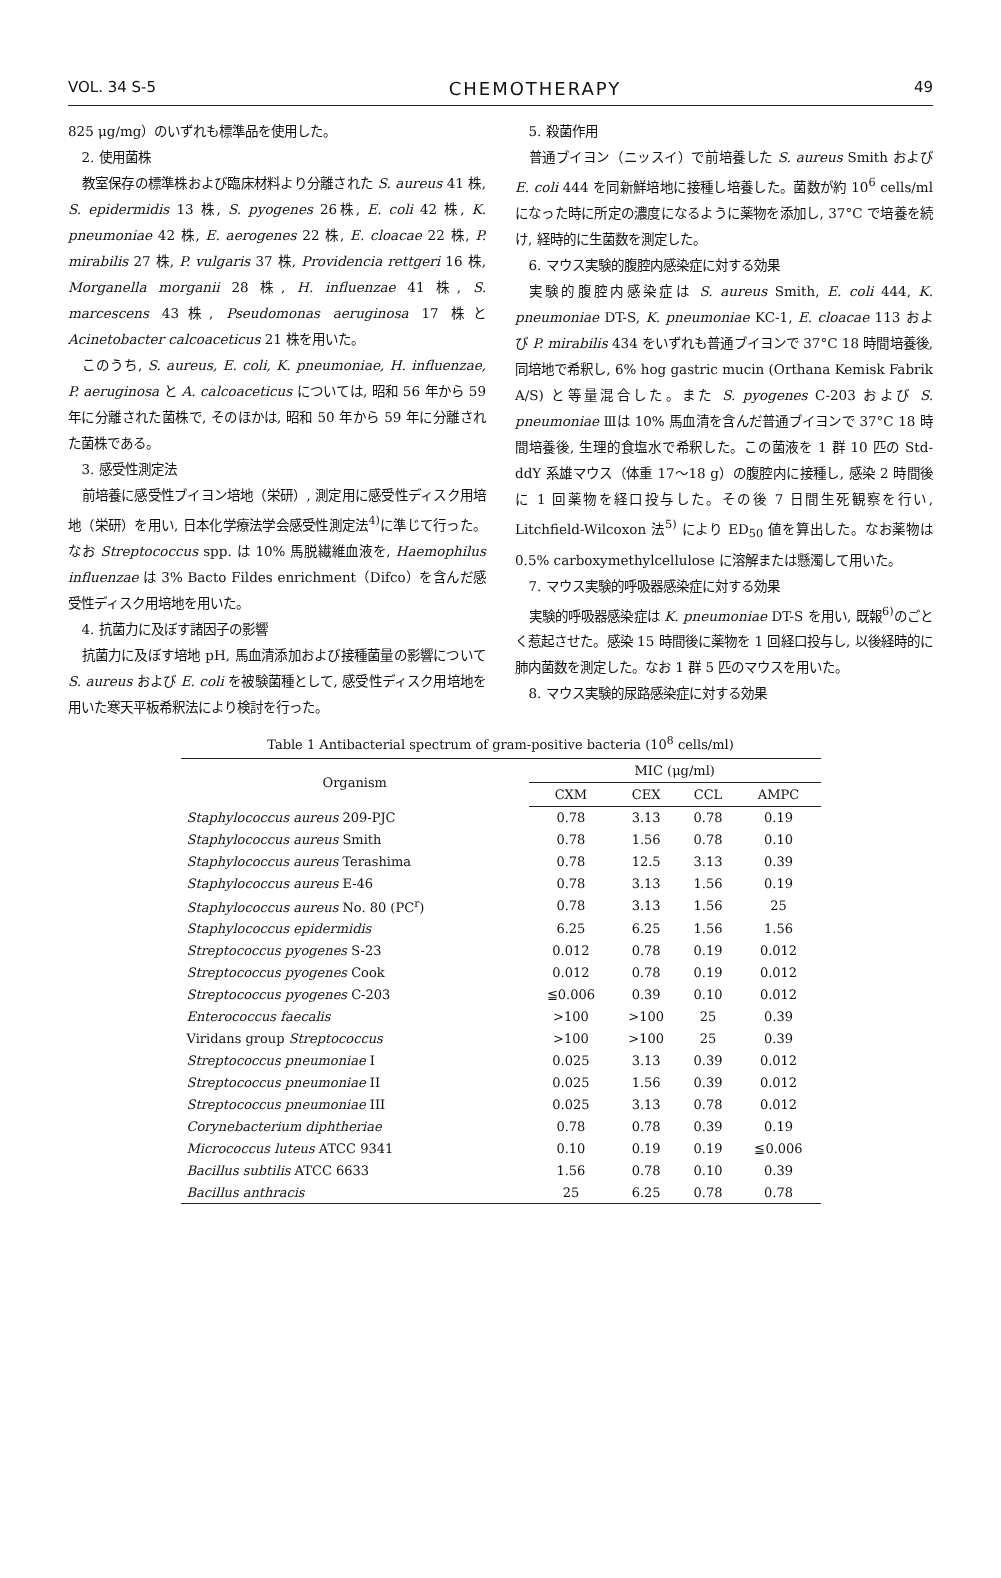VOL. 34 S-5 CHEMOTHERAPY 49
825 μg/mg）のいずれも標準品を使用した。
2. 使用菌株
教室保存の標準株および臨床材料より分離された S. aureus 41 株, S. epidermidis 13 株, S. pyogenes 26株, E. coli 42 株, K. pneumoniae 42 株, E. aerogenes 22 株, E. cloacae 22 株, P. mirabilis 27 株, P. vulgaris 37 株, Providencia rettgeri 16 株, Morganella morganii 28 株, H. influenzae 41 株, S. marcescens 43株, Pseudomonas aeruginosa 17 株と Acinetobacter calcoaceticus 21 株を用いた。
このうち, S. aureus, E. coli, K. pneumoniae, H. influenzae, P. aeruginosa と A. calcoaceticus については, 昭和 56 年から 59 年に分離された菌株で, そのほかは, 昭和 50 年から 59 年に分離された菌株である。
3. 感受性測定法
前培養に感受性ブイヨン培地（栄研）, 測定用に感受性ディスク用培地（栄研）を用い, 日本化学療法学会感受性測定法<sup>4)</sup>に準じて行った。なお Streptococcus spp. は 10% 馬脱繊維血液を, Haemophilus influenzae は 3% Bacto Fildes enrichment（Difco）を含んだ感受性ディスク用培地を用いた。
4. 抗菌力に及ぼす諸因子の影響
抗菌力に及ぼす培地 pH, 馬血清添加および接種菌量の影響について S. aureus および E. coli を被験菌種として, 感受性ディスク用培地を用いた寒天平板希釈法により検討を行った。
5. 殺菌作用
普通ブイヨン（ニッスイ）で前培養した S. aureus Smith および E. coli 444 を同新鮮培地に接種し培養した。菌数が約 10<sup>6</sup> cells/ml になった時に所定の濃度になるように薬物を添加し, 37°C で培養を続け, 経時的に生菌数を測定した。
6. マウス実験的腹腔内感染症に対する効果
実験的腹腔内感染症は S. aureus Smith, E. coli 444, K. pneumoniae DT-S, K. pneumoniae KC-1, E. cloacae 113 および P. mirabilis 434 をいずれも普通ブイヨンで 37°C 18 時間培養後, 同培地で希釈し, 6% hog gastric mucin (Orthana Kemisk Fabrik A/S) と等量混合した。また S. pyogenes C-203 および S. pneumoniae Ⅲは 10% 馬血清を含んだ普通ブイヨンで 37°C 18 時間培養後, 生理的食塩水で希釈した。この菌液を 1 群 10 匹の Std-ddY 系雄マウス（体重 17〜18 g）の腹腔内に接種し, 感染 2 時間後に 1 回薬物を経口投与した。その後 7 日間生死観察を行い, Litchfield-Wilcoxon 法<sup>5)</sup> により ED<sub>50</sub> 値を算出した。なお薬物は 0.5% carboxymethylcellulose に溶解または懸濁して用いた。
7. マウス実験的呼吸器感染症に対する効果
実験的呼吸器感染症は K. pneumoniae DT-S を用い, 既報<sup>6)</sup>のごとく惹起させた。感染 15 時間後に薬物を 1 回経口投与し, 以後経時的に肺内菌数を測定した。なお 1 群 5 匹のマウスを用いた。
8. マウス実験的尿路感染症に対する効果
Table 1 Antibacterial spectrum of gram-positive bacteria (10<sup>8</sup> cells/ml)
| Organism | MIC (μg/ml) | | | |
| --- | --- | --- | --- | --- |
| | CXM | CEX | CCL | AMPC |
| Staphylococcus aureus 209-PJC | 0.78 | 3.13 | 0.78 | 0.19 |
| Staphylococcus aureus Smith | 0.78 | 1.56 | 0.78 | 0.10 |
| Staphylococcus aureus Terashima | 0.78 | 12.5 | 3.13 | 0.39 |
| Staphylococcus aureus E-46 | 0.78 | 3.13 | 1.56 | 0.19 |
| Staphylococcus aureus No. 80 (PC<sup>r</sup>) | 0.78 | 3.13 | 1.56 | 25 |
| Staphylococcus epidermidis | 6.25 | 6.25 | 1.56 | 1.56 |
| Streptococcus pyogenes S-23 | 0.012 | 0.78 | 0.19 | 0.012 |
| Streptococcus pyogenes Cook | 0.012 | 0.78 | 0.19 | 0.012 |
| Streptococcus pyogenes C-203 | ≦0.006 | 0.39 | 0.10 | 0.012 |
| Enterococcus faecalis | >100 | >100 | 25 | 0.39 |
| Viridans group Streptococcus | >100 | >100 | 25 | 0.39 |
| Streptococcus pneumoniae I | 0.025 | 3.13 | 0.39 | 0.012 |
| Streptococcus pneumoniae II | 0.025 | 1.56 | 0.39 | 0.012 |
| Streptococcus pneumoniae III | 0.025 | 3.13 | 0.78 | 0.012 |
| Corynebacterium diphtheriae | 0.78 | 0.78 | 0.39 | 0.19 |
| Micrococcus luteus ATCC 9341 | 0.10 | 0.19 | 0.19 | ≦0.006 |
| Bacillus subtilis ATCC 6633 | 1.56 | 0.78 | 0.10 | 0.39 |
| Bacillus anthracis | 25 | 6.25 | 0.78 | 0.78 |